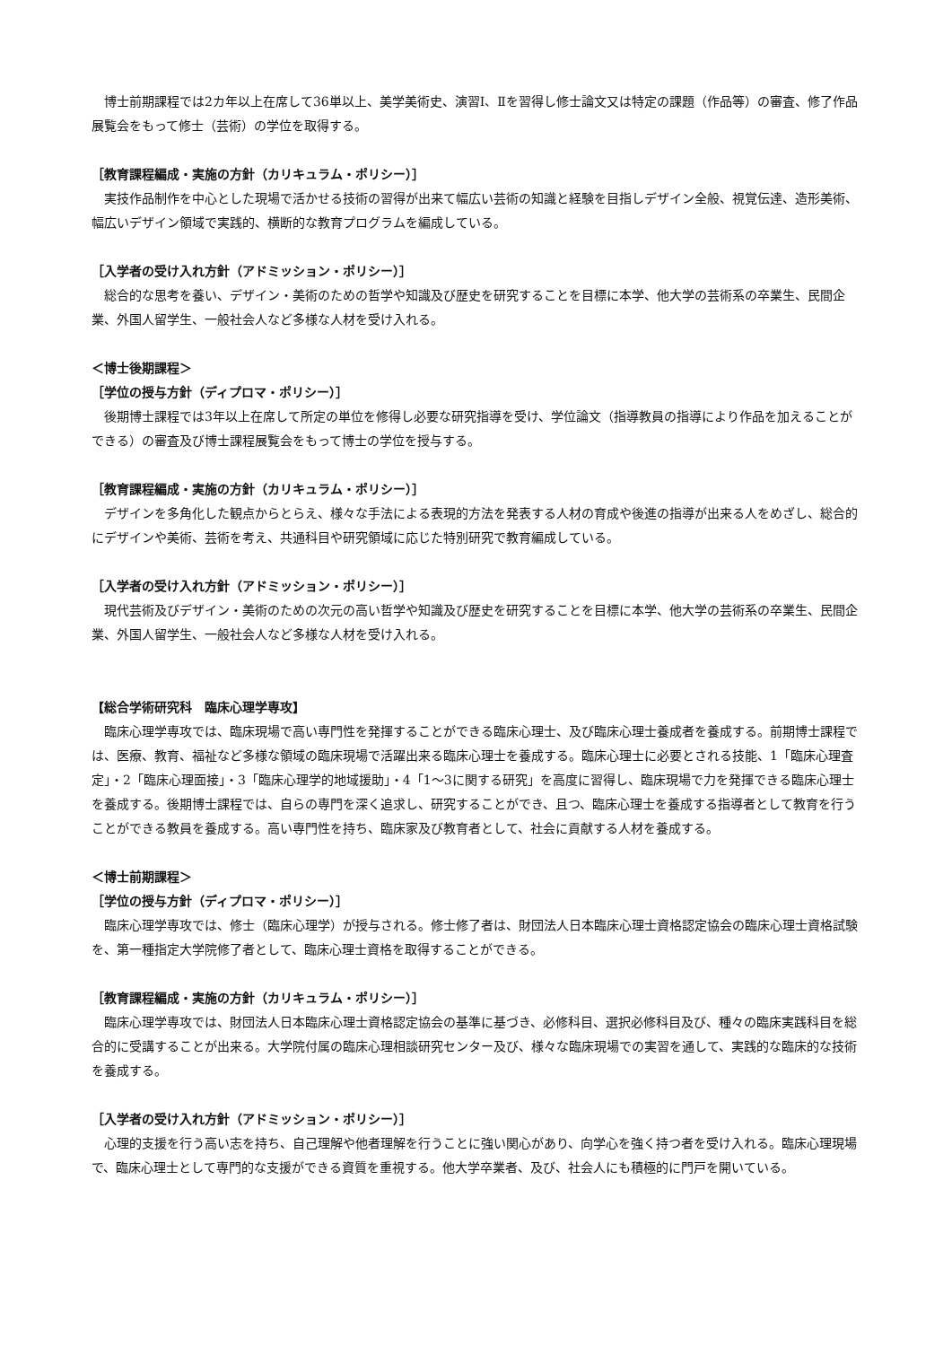博士前期課程では2カ年以上在席して36単以上、美学美術史、演習Ⅰ、Ⅱを習得し修士論文又は特定の課題（作品等）の審査、修了作品展覧会をもって修士（芸術）の学位を取得する。
［教育課程編成・実施の方針（カリキュラム・ポリシー）］
　実技作品制作を中心とした現場で活かせる技術の習得が出来て幅広い芸術の知識と経験を目指しデザイン全般、視覚伝達、造形美術、幅広いデザイン領域で実践的、横断的な教育プログラムを編成している。
［入学者の受け入れ方針（アドミッション・ポリシー）］
　総合的な思考を養い、デザイン・美術のための哲学や知識及び歴史を研究することを目標に本学、他大学の芸術系の卒業生、民間企業、外国人留学生、一般社会人など多様な人材を受け入れる。
＜博士後期課程＞
［学位の授与方針（ディプロマ・ポリシー）］
　後期博士課程では3年以上在席して所定の単位を修得し必要な研究指導を受け、学位論文（指導教員の指導により作品を加えることができる）の審査及び博士課程展覧会をもって博士の学位を授与する。
［教育課程編成・実施の方針（カリキュラム・ポリシー）］
　デザインを多角化した観点からとらえ、様々な手法による表現的方法を発表する人材の育成や後進の指導が出来る人をめざし、総合的にデザインや美術、芸術を考え、共通科目や研究領域に応じた特別研究で教育編成している。
［入学者の受け入れ方針（アドミッション・ポリシー）］
　現代芸術及びデザイン・美術のための次元の高い哲学や知識及び歴史を研究することを目標に本学、他大学の芸術系の卒業生、民間企業、外国人留学生、一般社会人など多様な人材を受け入れる。
【総合学術研究科　臨床心理学専攻】
　臨床心理学専攻では、臨床現場で高い専門性を発揮することができる臨床心理士、及び臨床心理士養成者を養成する。前期博士課程では、医療、教育、福祉など多様な領域の臨床現場で活躍出来る臨床心理士を養成する。臨床心理士に必要とされる技能、1「臨床心理査定」・2「臨床心理面接」・3「臨床心理学的地域援助」・4「1～3に関する研究」を高度に習得し、臨床現場で力を発揮できる臨床心理士を養成する。後期博士課程では、自らの専門を深く追求し、研究することができ、且つ、臨床心理士を養成する指導者として教育を行うことができる教員を養成する。高い専門性を持ち、臨床家及び教育者として、社会に貢献する人材を養成する。
＜博士前期課程＞
［学位の授与方針（ディプロマ・ポリシー）］
　臨床心理学専攻では、修士（臨床心理学）が授与される。修士修了者は、財団法人日本臨床心理士資格認定協会の臨床心理士資格試験を、第一種指定大学院修了者として、臨床心理士資格を取得することができる。
［教育課程編成・実施の方針（カリキュラム・ポリシー）］
　臨床心理学専攻では、財団法人日本臨床心理士資格認定協会の基準に基づき、必修科目、選択必修科目及び、種々の臨床実践科目を総合的に受講することが出来る。大学院付属の臨床心理相談研究センター及び、様々な臨床現場での実習を通して、実践的な臨床的な技術を養成する。
［入学者の受け入れ方針（アドミッション・ポリシー）］
　心理的支援を行う高い志を持ち、自己理解や他者理解を行うことに強い関心があり、向学心を強く持つ者を受け入れる。臨床心理現場で、臨床心理士として専門的な支援ができる資質を重視する。他大学卒業者、及び、社会人にも積極的に門戸を開いている。